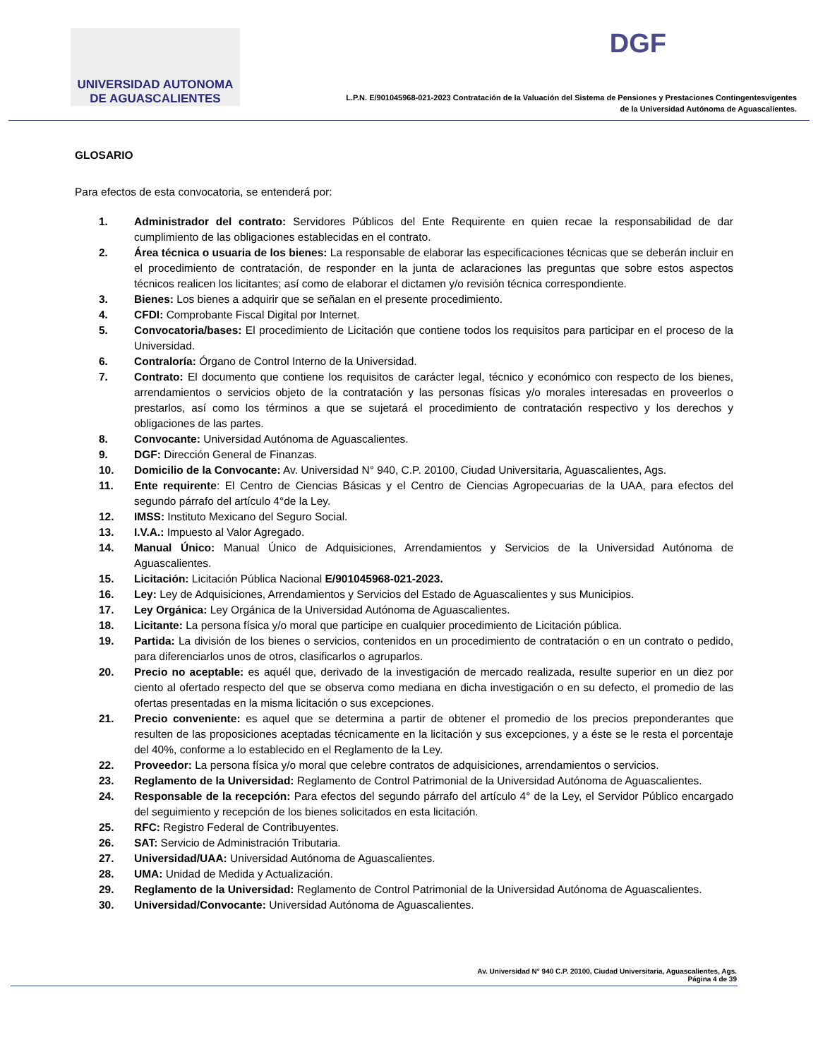UNIVERSIDAD AUTONOMA
DE AGUASCALIENTES
L.P.N. E/901045968-021-2023 Contratación de la Valuación del Sistema de Pensiones y Prestaciones Contingentesvigentes
de la Universidad Autónoma de Aguascalientes.
DGF
GLOSARIO
Para efectos de esta convocatoria, se entenderá por:
1. Administrador del contrato: Servidores Públicos del Ente Requirente en quien recae la responsabilidad de dar cumplimiento de las obligaciones establecidas en el contrato.
2. Área técnica o usuaria de los bienes: La responsable de elaborar las especificaciones técnicas que se deberán incluir en el procedimiento de contratación, de responder en la junta de aclaraciones las preguntas que sobre estos aspectos técnicos realicen los licitantes; así como de elaborar el dictamen y/o revisión técnica correspondiente.
3. Bienes: Los bienes a adquirir que se señalan en el presente procedimiento.
4. CFDI: Comprobante Fiscal Digital por Internet.
5. Convocatoria/bases: El procedimiento de Licitación que contiene todos los requisitos para participar en el proceso de la Universidad.
6. Contraloría: Órgano de Control Interno de la Universidad.
7. Contrato: El documento que contiene los requisitos de carácter legal, técnico y económico con respecto de los bienes, arrendamientos o servicios objeto de la contratación y las personas físicas y/o morales interesadas en proveerlos o prestarlos, así como los términos a que se sujetará el procedimiento de contratación respectivo y los derechos y obligaciones de las partes.
8. Convocante: Universidad Autónoma de Aguascalientes.
9. DGF: Dirección General de Finanzas.
10. Domicilio de la Convocante: Av. Universidad N° 940, C.P. 20100, Ciudad Universitaria, Aguascalientes, Ags.
11. Ente requirente: El Centro de Ciencias Básicas y el Centro de Ciencias Agropecuarias de la UAA, para efectos del segundo párrafo del artículo 4°de la Ley.
12. IMSS: Instituto Mexicano del Seguro Social.
13. I.V.A.: Impuesto al Valor Agregado.
14. Manual Único: Manual Único de Adquisiciones, Arrendamientos y Servicios de la Universidad Autónoma de Aguascalientes.
15. Licitación: Licitación Pública Nacional E/901045968-021-2023.
16. Ley: Ley de Adquisiciones, Arrendamientos y Servicios del Estado de Aguascalientes y sus Municipios.
17. Ley Orgánica: Ley Orgánica de la Universidad Autónoma de Aguascalientes.
18. Licitante: La persona física y/o moral que participe en cualquier procedimiento de Licitación pública.
19. Partida: La división de los bienes o servicios, contenidos en un procedimiento de contratación o en un contrato o pedido, para diferenciarlos unos de otros, clasificarlos o agruparlos.
20. Precio no aceptable: es aquél que, derivado de la investigación de mercado realizada, resulte superior en un diez por ciento al ofertado respecto del que se observa como mediana en dicha investigación o en su defecto, el promedio de las ofertas presentadas en la misma licitación o sus excepciones.
21. Precio conveniente: es aquel que se determina a partir de obtener el promedio de los precios preponderantes que resulten de las proposiciones aceptadas técnicamente en la licitación y sus excepciones, y a éste se le resta el porcentaje del 40%, conforme a lo establecido en el Reglamento de la Ley.
22. Proveedor: La persona física y/o moral que celebre contratos de adquisiciones, arrendamientos o servicios.
23. Reglamento de la Universidad: Reglamento de Control Patrimonial de la Universidad Autónoma de Aguascalientes.
24. Responsable de la recepción: Para efectos del segundo párrafo del artículo 4° de la Ley, el Servidor Público encargado del seguimiento y recepción de los bienes solicitados en esta licitación.
25. RFC: Registro Federal de Contribuyentes.
26. SAT: Servicio de Administración Tributaria.
27. Universidad/UAA: Universidad Autónoma de Aguascalientes.
28. UMA: Unidad de Medida y Actualización.
29. Reglamento de la Universidad: Reglamento de Control Patrimonial de la Universidad Autónoma de Aguascalientes.
30. Universidad/Convocante: Universidad Autónoma de Aguascalientes.
Av. Universidad N° 940 C.P. 20100, Ciudad Universitaria, Aguascalientes, Ags.
Página 4 de 39